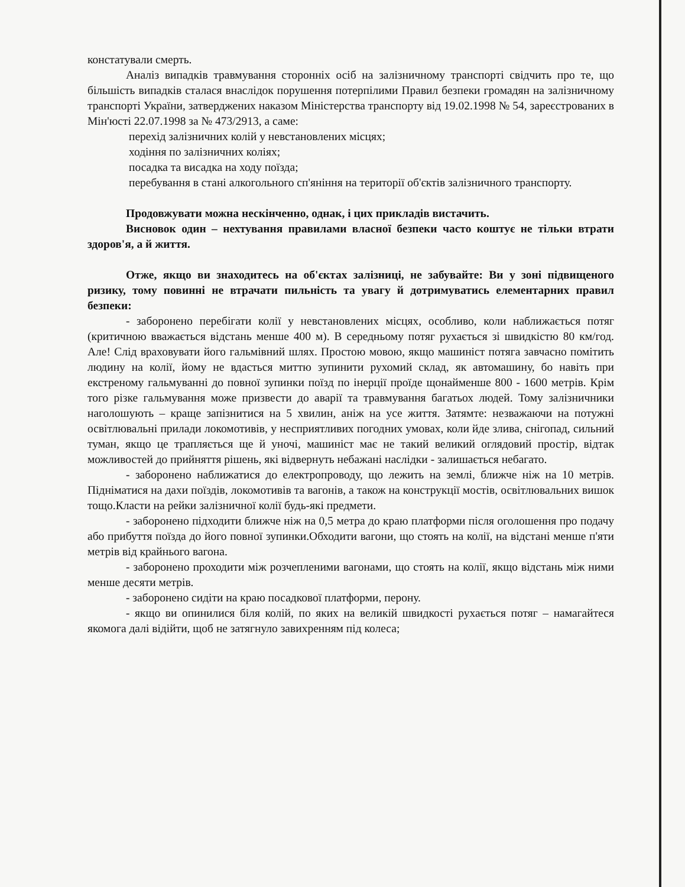констатували смерть.
Аналіз випадків травмування сторонніх осіб на залізничному транспорті свідчить про те, що більшість випадків сталася внаслідок порушення потерпілими Правил безпеки громадян на залізничному транспорті України, затверджених наказом Міністерства транспорту від 19.02.1998 № 54, зареєстрованих в Мін'юсті 22.07.1998 за № 473/2913, а саме:
перехід залізничних колій у невстановлених місцях;
ходіння по залізничних коліях;
посадка та висадка на ходу поїзда;
перебування в стані алкогольного сп'яніння на території об'єктів залізничного транспорту.
Продовжувати можна нескінченно, однак, і цих прикладів вистачить.
Висновок один – нехтування правилами власної безпеки часто коштує не тільки втрати здоров'я, а й життя.
Отже, якщо ви знаходитесь на об'єктах залізниці, не забувайте: Ви у зоні підвищеного ризику, тому повинні не втрачати пильність та увагу й дотримуватись елементарних правил безпеки:
- заборонено перебігати колії у невстановлених місцях, особливо, коли наближається потяг (критичною вважається відстань менше 400 м). В середньому потяг рухається зі швидкістю 80 км/год. Але! Слід враховувати його гальмівний шлях. Простою мовою, якщо машиніст потяга завчасно помітить людину на колії, йому не вдасться миттю зупинити рухомий склад, як автомашину, бо навіть при екстреному гальмуванні до повної зупинки поїзд по інерції проїде щонайменше 800 - 1600 метрів. Крім того різке гальмування може призвести до аварії та травмування багатьох людей. Тому залізничники наголошують – краще запізнитися на 5 хвилин, аніж на усе життя. Затямте: незважаючи на потужні освітлювальні прилади локомотивів, у несприятливих погодних умовах, коли йде злива, снігопад, сильний туман, якщо це трапляється ще й уночі, машиніст має не такий великий оглядовий простір, відтак можливостей до прийняття рішень, які відвернуть небажані наслідки - залишається небагато.
- заборонено наближатися до електропроводу, що лежить на землі, ближче ніж на 10 метрів. Підніматися на дахи поїздів, локомотивів та вагонів, а також на конструкції мостів, освітлювальних вишок тощо.Класти на рейки залізничної колії будь-які предмети.
- заборонено підходити ближче ніж на 0,5 метра до краю платформи після оголошення про подачу або прибуття поїзда до його повної зупинки.Обходити вагони, що стоять на колії, на відстані менше п'яти метрів від крайнього вагона.
- заборонено проходити між розчепленими вагонами, що стоять на колії, якщо відстань між ними менше десяти метрів.
- заборонено сидіти на краю посадкової платформи, перону.
- якщо ви опинилися біля колій, по яких на великій швидкості рухається потяг – намагайтеся якомога далі відійти, щоб не затягнуло завихренням під колеса;